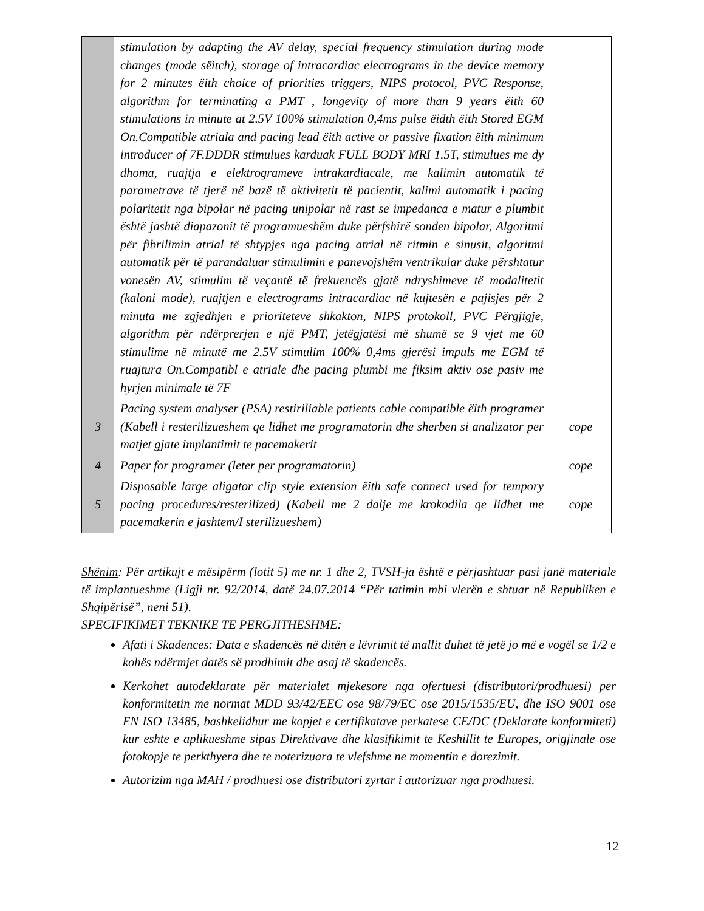| | stimulation by adapting the AV delay, special frequency stimulation during mode changes (mode sëitch), storage of intracardiac electrograms in the device memory for 2 minutes ëith choice of priorities triggers, NIPS protocol, PVC Response, algorithm for terminating a PMT , longevity of more than 9 years ëith 60 stimulations in minute at 2.5V 100% stimulation 0,4ms pulse ëidth ëith Stored EGM On.Compatible atriala and pacing lead ëith active or passive fixation ëith minimum introducer of 7F.DDDR stimulues karduak FULL BODY MRI 1.5T, stimulues me dy dhoma, ruajtja e elektrogrameve intrakardiacale, me kalimin automatik të parametrave të tjerë në bazë të aktivitetit të pacientit, kalimi automatik i pacing polaritetit nga bipolar në pacing unipolar në rast se impedanca e matur e plumbit është jashtë diapazonit të programueshëm duke përfshirë sonden bipolar, Algoritmi për fibrilimin atrial të shtypjes nga pacing atrial në ritmin e sinusit, algoritmi automatik për të parandaluar stimulimin e panevojshëm ventrikular duke përshtatur vonesën AV, stimulim të veçantë të frekuencës gjatë ndryshimeve të modalitetit (kaloni mode), ruajtjen e electrograms intracardiac në kujtesën e pajisjes për 2 minuta me zgjedhjen e prioriteteve shkakton, NIPS protokoll, PVC Përgjigje, algorithm për ndërprerjen e një PMT, jetëgjatësi më shumë se 9 vjet me 60 stimulime në minutë me 2.5V stimulim 100% 0,4ms gjerësi impuls me EGM të ruajtura On.Compatibl e atriale dhe pacing plumbi me fiksim aktiv ose pasiv me hyrjen minimale të 7F | |
| 3 | Pacing system analyser (PSA) restiriliable patients cable compatible ëith programer (Kabell i resterilizueshem qe lidhet me programatorin dhe sherben si analizator per matjet gjate implantimit te pacemakerit | cope |
| 4 | Paper for programer (leter per programatorin) | cope |
| 5 | Disposable large aligator clip style extension ëith safe connect used for tempory pacing procedures/resterilized) (Kabell me 2 dalje me krokodila qe lidhet me pacemakerin e jashtem/I sterilizueshem) | cope |
Shënim: Për artikujt e mësipërm (lotit 5) me nr. 1 dhe 2, TVSH-ja është e përjashtuar pasi janë materiale të implantueshme (Ligji nr. 92/2014, datë 24.07.2014 “Për tatimin mbi vlerën e shtuar në Republiken e Shqipërisë”, neni 51).
SPECIFIKIMET TEKNIKE TE PERGJITHESHME:
Afati i Skadences: Data e skadencës në ditën e lëvrimit të mallit duhet të jetë jo më e vogël se 1/2 e kohës ndërmjet datës së prodhimit dhe asaj të skadencës.
Kerkohet autodeklarate për materialet mjekesore nga ofertuesi (distributori/prodhuesi) per konformitetin me normat MDD 93/42/EEC ose 98/79/EC ose 2015/1535/EU, dhe ISO 9001 ose EN ISO 13485, bashkelidhur me kopjet e certifikatave perkatese CE/DC (Deklarate konformiteti) kur eshte e aplikueshme sipas Direktivave dhe klasifikimit te Keshillit te Europes, origjinale ose fotokopje te perkthyera dhe te noterizuara te vlefshme ne momentin e dorezimit.
Autorizim nga MAH / prodhuesi ose distributori zyrtar i autorizuar nga prodhuesi.
12